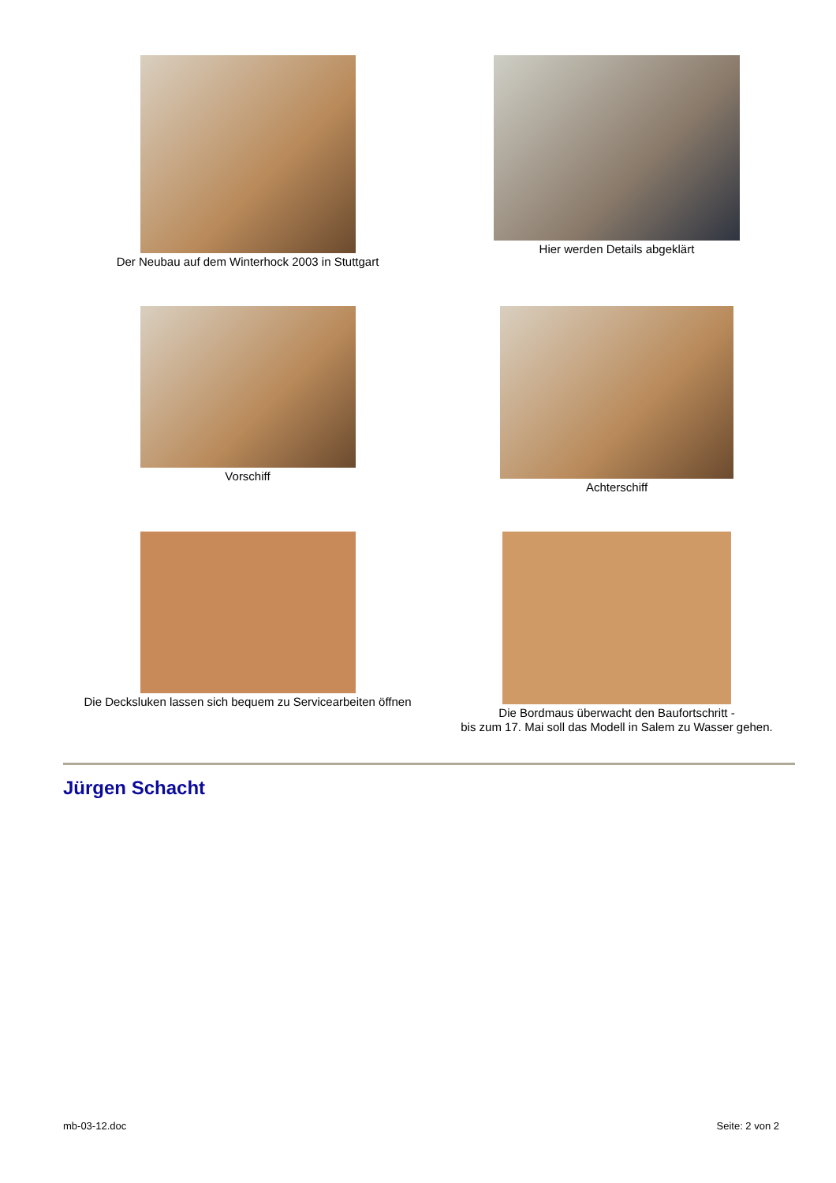Der Neubau auf dem Winterhock 2003 in Stuttgart
Hier werden Details abgeklärt
Vorschiff
Achterschiff
Die Decksluken lassen sich bequem zu Servicearbeiten öffnen
Die Bordmaus überwacht den Baufortschritt -
bis zum 17. Mai soll das Modell in Salem zu Wasser gehen.
Jürgen Schacht
mb-03-12.doc Seite: 2 von 2